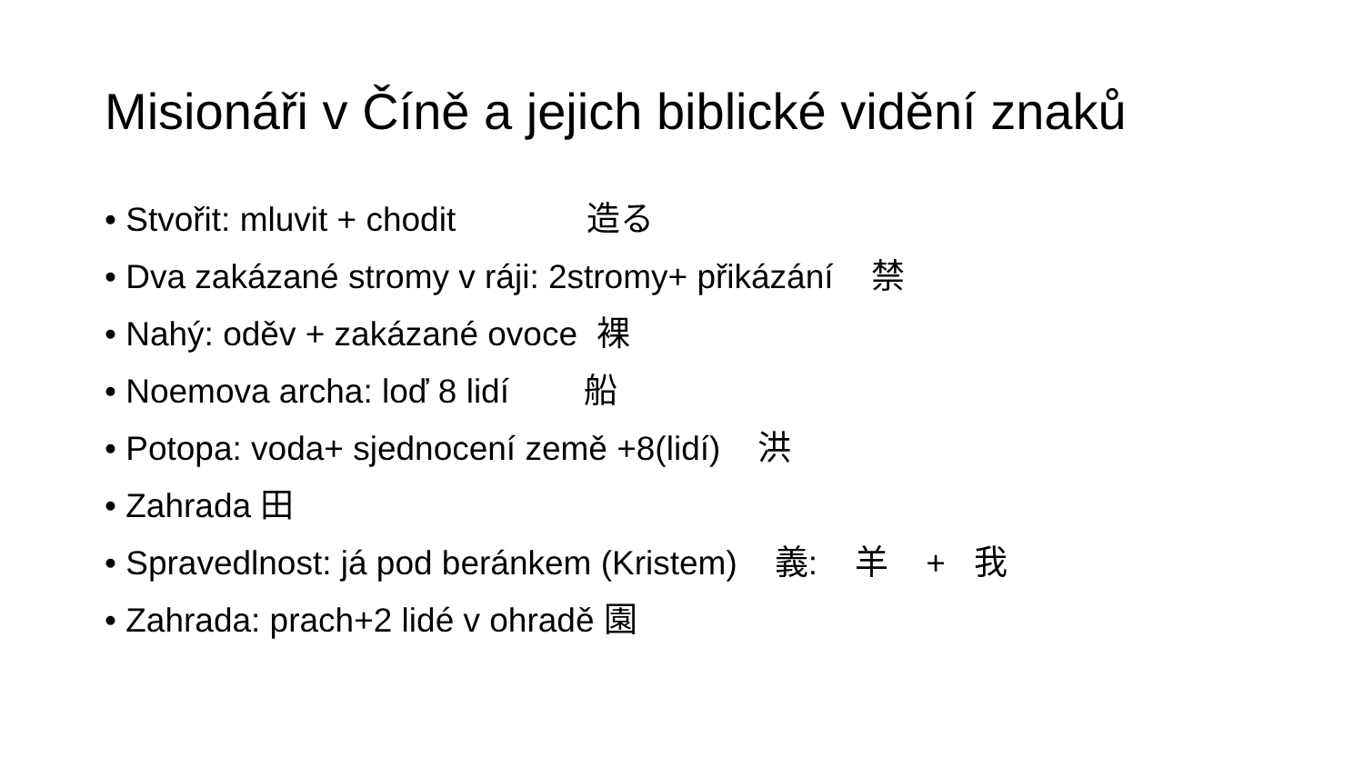Misionáři v Číně a jejich biblické vidění znaků
• Stvořit: mluvit + chodit 造る
• Dva zakázané stromy v ráji: 2stromy+ přikázání 禁
• Nahý: oděv + zakázané ovoce 裸
• Noemova archa: loď 8 lidí 船
• Potopa: voda+ sjednocení země +8(lidí) 洪
• Zahrada 田
• Spravedlnost: já pod beránkem (Kristem) 義: 羊 + 我
• Zahrada: prach+2 lidé v ohradě 園